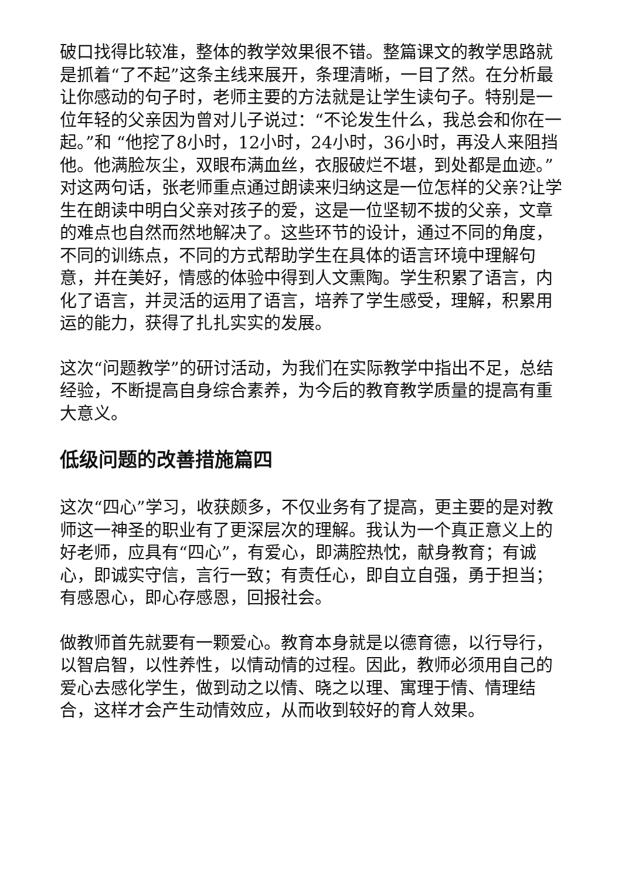破口找得比较准，整体的教学效果很不错。整篇课文的教学思路就是抓着“了不起”这条主线来展开，条理清晰，一目了然。在分析最让你感动的句子时，老师主要的方法就是让学生读句子。特别是一位年轻的父亲因为曾对儿子说过：“不论发生什么，我总会和你在一起。”和 “他挖了8小时，12小时，24小时，36小时，再没人来阻挡他。他满脸灰尘，双眼布满血丝，衣服破烂不堪，到处都是血迹。”对这两句话，张老师重点通过朗读来归纳这是一位怎样的父亲?让学生在朗读中明白父亲对孩子的爱，这是一位坚韧不拔的父亲，文章的难点也自然而然地解决了。这些环节的设计，通过不同的角度，不同的训练点，不同的方式帮助学生在具体的语言环境中理解句意，并在美好，情感的体验中得到人文熏陶。学生积累了语言，内化了语言，并灵活的运用了语言，培养了学生感受，理解，积累用运的能力，获得了扎扎实实的发展。
这次“问题教学”的研讨活动，为我们在实际教学中指出不足，总结经验，不断提高自身综合素养，为今后的教育教学质量的提高有重大意义。
低级问题的改善措施篇四
这次“四心”学习，收获颇多，不仅业务有了提高，更主要的是对教师这一神圣的职业有了更深层次的理解。我认为一个真正意义上的好老师，应具有“四心”，有爱心，即满腔热忱，献身教育；有诚心，即诚实守信，言行一致；有责任心，即自立自强，勇于担当；有感恩心，即心存感恩，回报社会。
做教师首先就要有一颗爱心。教育本身就是以德育德，以行导行，以智启智，以性养性，以情动情的过程。因此，教师必须用自己的爱心去感化学生，做到动之以情、晓之以理、寓理于情、情理结合，这样才会产生动情效应，从而收到较好的育人效果。